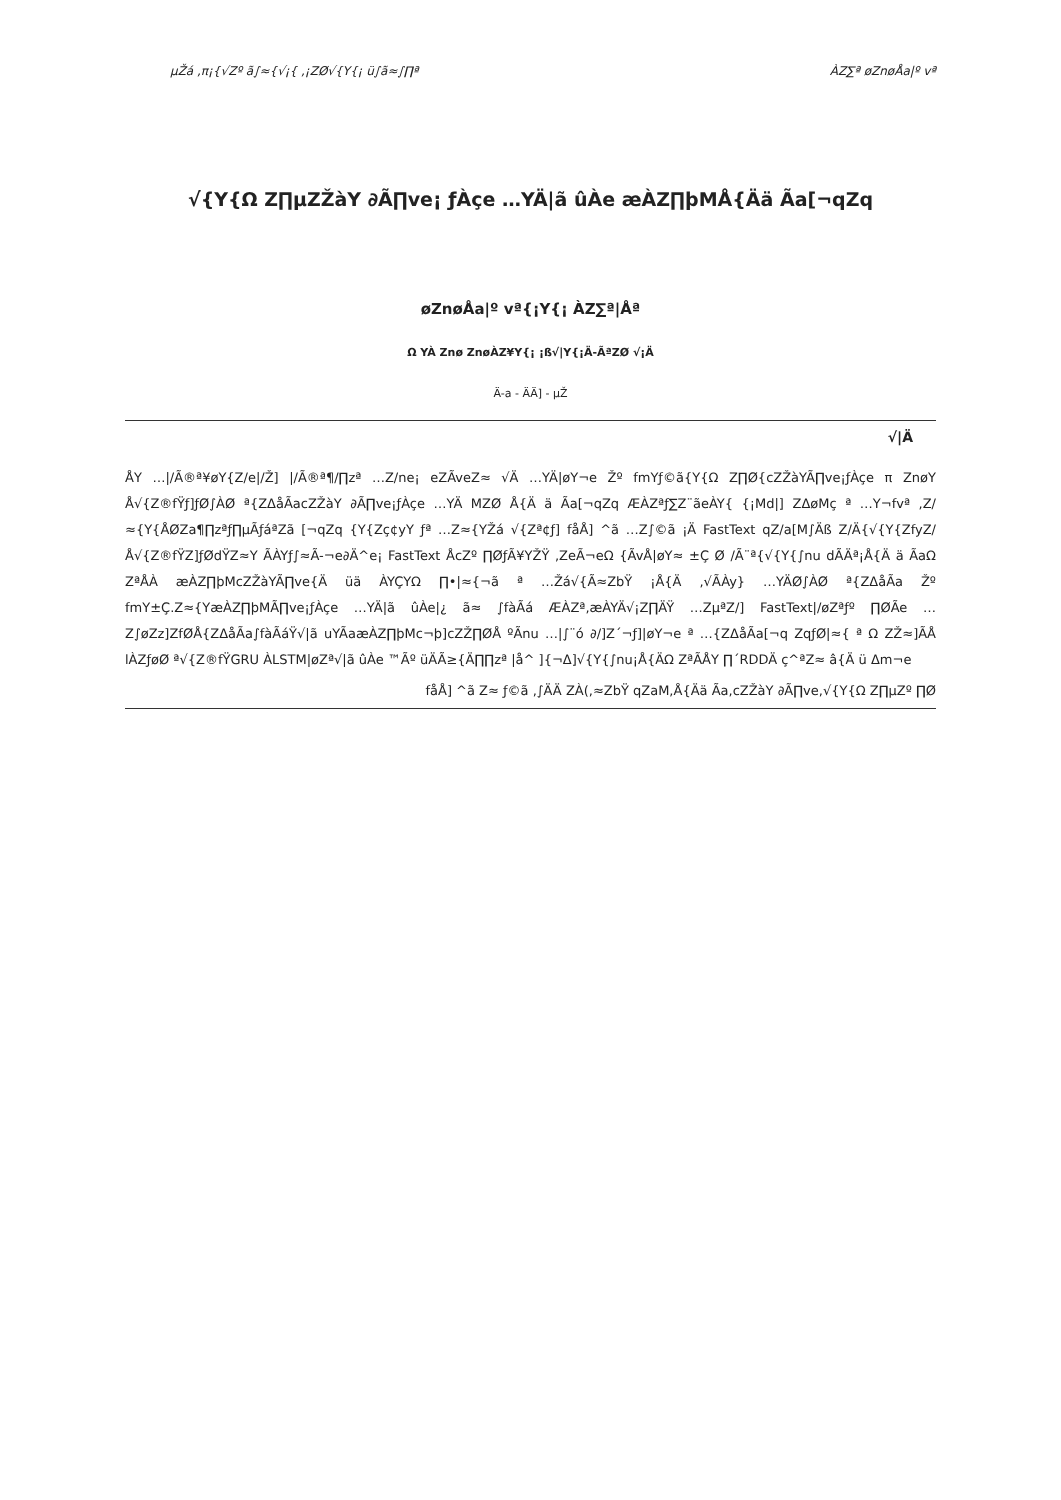µŽá ,π¡{√Zº ã∫≈{√¡{ ,¡ZØ√{Y{¡ ü∫ã≈∫∏ª ÀZ∑ª øZnøÅa|º vª
√{Y{Ω Z∏µZŽàY ∂Ã∏ve¡ ƒÀçe …YÄ|ã ûÀe æÀZ∏þMÅ{Ää Ãa[¬qZq
øZnøÅa|º vª{¡Y{¡ ÀZ∑ª|Åª
Ω YÀ Znø ZnøÀZ¥Y{¡ ¡ß√|Y{¡Ä-ÃªZØ √¡Ä
Ä-a - ÄÄ] - µŽ
√|Ä
ÅY …|/Ã®ª¥øY{Z/e|/Ž] |/Ã®ª¶/∏zª …Z/ne¡ eZÃveZ≈ √Ä …YÄ|øY¬e Žº fmYƒ©ã{Y{Ω Z∏Ø{cZŽàYÃ∏ve¡ƒÀçe π ZnøY Å√{Z®fŸƒ]ƒØ∫ÀØ ª{ZΔåÃacZŽàY ∂Ã∏ve¡ƒÀçe …YÄ MZØ Å{Ä ä Ãa[¬qZq ÆÀZªƒ∑Z¨ãeÀY{ {¡Md|] ZΔøMç ª …Y¬fvª ,Z/≈{Y{ÅØZa¶∏zªƒ∏µÃƒáªZã [¬qZq {Y{Zç¢yY ƒª …Z≈{YŽá √{Zª¢ƒ] fåÅ] ^ã …Z∫©ã ¡Ä FastText qZ/a[M∫Äß Z/Ä{√{Y{ZfyZ/Å√{Z®fŸZ]ƒØdŸZ≈Y ÃÀYƒ∫≈Ã-¬e∂Ä^e¡ FastText ÅcZº ∏ØƒÃ¥YŽŸ ,ZeÃ¬eΩ {ÃvÅ|øY≈ ±Ç Ø /Ã¨ª{√{Y{∫nu dÃÄª¡Å{Ä ä ÃaΩ ZªÅÀ æÀZ∏þMcZŽàYÃ∏ve{Ä üä ÀYÇYΩ ∏•|≈{¬ã ª …Žá√{Ã≈ZbŸ ¡Å{Ä ,√ÃÀy} …YÄØ∫ÀØ ª{ZΔåÃa Žº fmY±Ç.Z≈{YæÀZ∏þMÃ∏ve¡ƒÀçe …YÄ|ã ûÀe|¿ ã≈ ∫fàÃá ÆÀZª,æÀYÄ√¡Z∏ÄŸ …ZµªZ/] FastText|/øZªƒº ∏ØÃe …Z∫øZz]ZfØÅ{ZΔåÃa∫fàÃáŸ√|ã uYÃaæÀZ∏þMc¬þ]cZŽ∏ØÅ ºÃnu …|∫¨ó ∂/]Z´¬ƒ]|øY¬e ª …{ZΔåÃa[¬q ZqƒØ|≈{ ª Ω ZŽ≈]ÃÅ lÀZƒøØ ª√{Z®fŸGRU ÀLSTM|øZª√|ã ûÀe ™Ãº üÄÃ≥{Ä∏∏zª |å^ ]{¬Δ]√{Y{∫nu¡Å{ÄΩ ZªÃÅY ∏´RDDÄ ç^ªZ≈ â{Ä ü Δm¬e
fåÅ] ^ã Z≈ ƒ©ã ,∫ÄÄ ZÀ(,≈ZbŸ qZaM,Å{Ää Ãa,cZŽàY ∂Ã∏ve,√{Y{Ω Z∏µZº ∏Ø